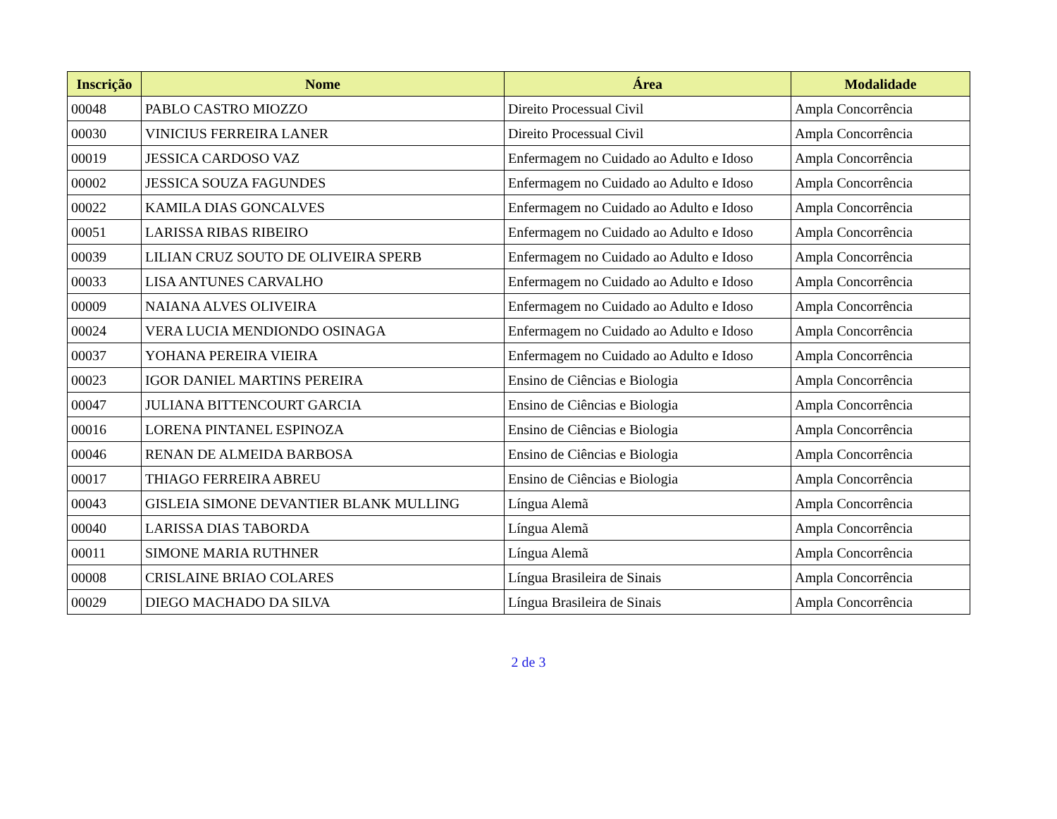| Inscrição | Nome | Área | Modalidade |
| --- | --- | --- | --- |
| 00048 | PABLO CASTRO MIOZZO | Direito Processual Civil | Ampla Concorrência |
| 00030 | VINICIUS FERREIRA LANER | Direito Processual Civil | Ampla Concorrência |
| 00019 | JESSICA CARDOSO VAZ | Enfermagem no Cuidado ao Adulto e Idoso | Ampla Concorrência |
| 00002 | JESSICA SOUZA FAGUNDES | Enfermagem no Cuidado ao Adulto e Idoso | Ampla Concorrência |
| 00022 | KAMILA DIAS GONCALVES | Enfermagem no Cuidado ao Adulto e Idoso | Ampla Concorrência |
| 00051 | LARISSA RIBAS RIBEIRO | Enfermagem no Cuidado ao Adulto e Idoso | Ampla Concorrência |
| 00039 | LILIAN CRUZ SOUTO DE OLIVEIRA SPERB | Enfermagem no Cuidado ao Adulto e Idoso | Ampla Concorrência |
| 00033 | LISA ANTUNES CARVALHO | Enfermagem no Cuidado ao Adulto e Idoso | Ampla Concorrência |
| 00009 | NAIANA ALVES OLIVEIRA | Enfermagem no Cuidado ao Adulto e Idoso | Ampla Concorrência |
| 00024 | VERA LUCIA MENDIONDO OSINAGA | Enfermagem no Cuidado ao Adulto e Idoso | Ampla Concorrência |
| 00037 | YOHANA PEREIRA VIEIRA | Enfermagem no Cuidado ao Adulto e Idoso | Ampla Concorrência |
| 00023 | IGOR DANIEL MARTINS PEREIRA | Ensino de Ciências e Biologia | Ampla Concorrência |
| 00047 | JULIANA BITTENCOURT GARCIA | Ensino de Ciências e Biologia | Ampla Concorrência |
| 00016 | LORENA PINTANEL ESPINOZA | Ensino de Ciências e Biologia | Ampla Concorrência |
| 00046 | RENAN DE ALMEIDA BARBOSA | Ensino de Ciências e Biologia | Ampla Concorrência |
| 00017 | THIAGO FERREIRA ABREU | Ensino de Ciências e Biologia | Ampla Concorrência |
| 00043 | GISLEIA SIMONE DEVANTIER BLANK MULLING | Língua Alemã | Ampla Concorrência |
| 00040 | LARISSA DIAS TABORDA | Língua Alemã | Ampla Concorrência |
| 00011 | SIMONE MARIA RUTHNER | Língua Alemã | Ampla Concorrência |
| 00008 | CRISLAINE BRIAO COLARES | Língua Brasileira de Sinais | Ampla Concorrência |
| 00029 | DIEGO MACHADO DA SILVA | Língua Brasileira de Sinais | Ampla Concorrência |
2 de 3